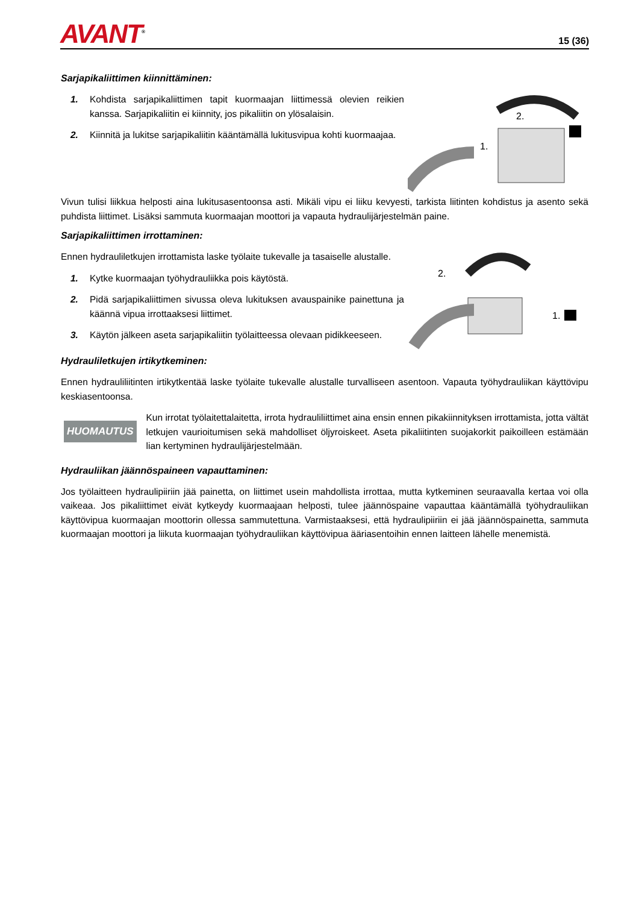AVANT<sup>®</sup>
15 (36)
Sarjapikaliittimen kiinnittäminen:
1. Kohdista sarjapikaliittimen tapit kuormaajan liittimessä olevien reikien kanssa. Sarjapikaliitin ei kiinnity, jos pikaliitin on ylösalaisin.
2. Kiinnitä ja lukitse sarjapikaliitin kääntämällä lukitusvipua kohti kuormaajaa.
2.
1.
Vivun tulisi liikkua helposti aina lukitusasentoonsa asti. Mikäli vipu ei liiku kevyesti, tarkista liitinten kohdistus ja asento sekä puhdista liittimet. Lisäksi sammuta kuormaajan moottori ja vapauta hydraulijärjestelmän paine.
Sarjapikaliittimen irrottaminen:
Ennen hydrauliletkujen irrottamista laske työlaite tukevalle ja tasaiselle alustalle.
1. Kytke kuormaajan työhydrauliikka pois käytöstä.
2. Pidä sarjapikaliittimen sivussa oleva lukituksen avauspainike painettuna ja käännä vipua irrottaaksesi liittimet.
3. Käytön jälkeen aseta sarjapikaliitin työlaitteessa olevaan pidikkeeseen.
2.
1.
Hydrauliletkujen irtikytkeminen:
Ennen hydrauliliitinten irtikytkentää laske työlaite tukevalle alustalle turvalliseen asentoon. Vapauta työhydrauliikan käyttövipu keskiasentoonsa.
HUOMAUTUS
Kun irrotat työlaitettalaitetta, irrota hydrauliliittimet aina ensin ennen pikakiinnityksen irrottamista, jotta vältät letkujen vaurioitumisen sekä mahdolliset öljyroiskeet. Aseta pikaliitinten suojakorkit paikoilleen estämään lian kertyminen hydraulijärjestelmään.
Hydrauliikan jäännöspaineen vapauttaminen:
Jos työlaitteen hydraulipiiriin jää painetta, on liittimet usein mahdollista irrottaa, mutta kytkeminen seuraavalla kertaa voi olla vaikeaa. Jos pikaliittimet eivät kytkeydy kuormaajaan helposti, tulee jäännöspaine vapauttaa kääntämällä työhydrauliikan käyttövipua kuormaajan moottorin ollessa sammutettuna. Varmistaaksesi, että hydraulipiiriin ei jää jäännöspainetta, sammuta kuormaajan moottori ja liikuta kuormaajan työhydrauliikan käyttövipua ääriasentoihin ennen laitteen lähelle menemistä.